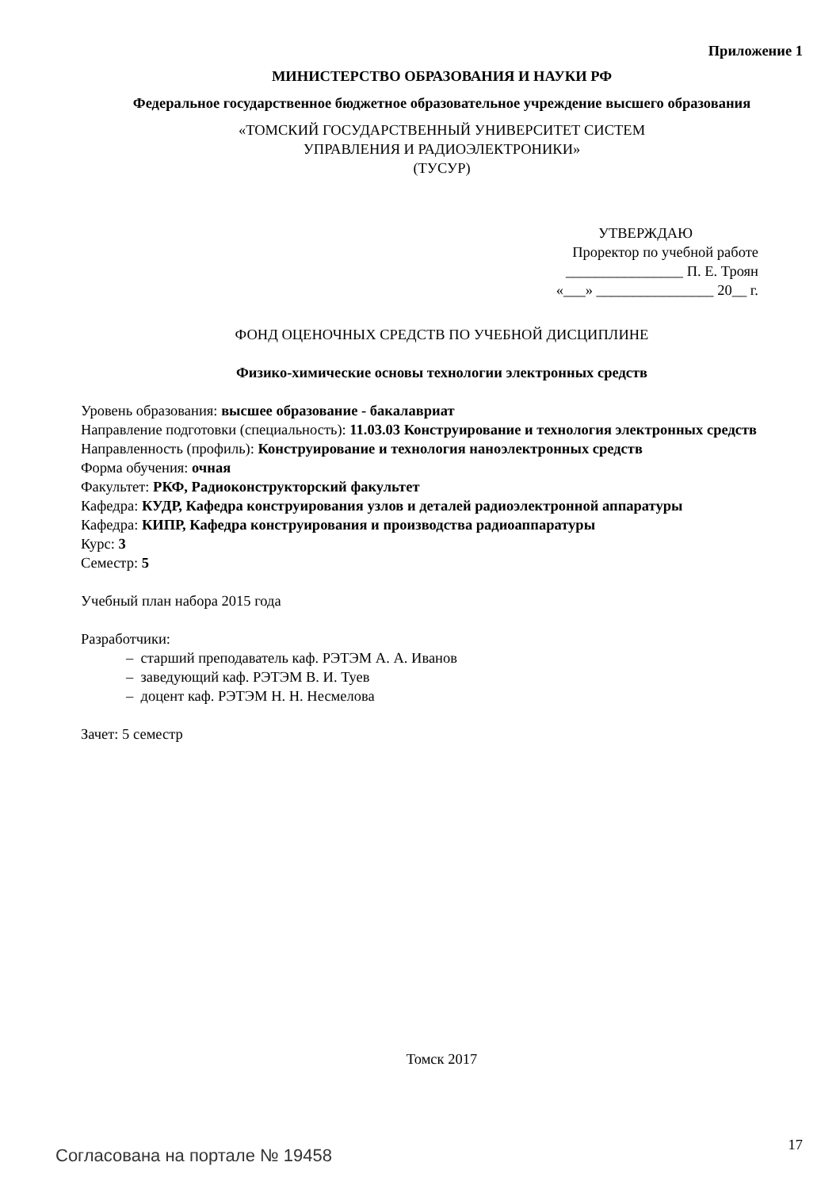Приложение 1
МИНИСТЕРСТВО ОБРАЗОВАНИЯ И НАУКИ РФ
Федеральное государственное бюджетное образовательное учреждение высшего образования
«ТОМСКИЙ ГОСУДАРСТВЕННЫЙ УНИВЕРСИТЕТ СИСТЕМ
УПРАВЛЕНИЯ И РАДИОЭЛЕКТРОНИКИ»
(ТУСУР)
УТВЕРЖДАЮ
Проректор по учебной работе
________________ П. Е. Троян
«___» ________________ 20__ г.
ФОНД ОЦЕНОЧНЫХ СРЕДСТВ ПО УЧЕБНОЙ ДИСЦИПЛИНЕ
Физико-химические основы технологии электронных средств
Уровень образования: высшее образование - бакалавриат
Направление подготовки (специальность): 11.03.03 Конструирование и технология электронных средств
Направленность (профиль): Конструирование и технология наноэлектронных средств
Форма обучения: очная
Факультет: РКФ, Радиоконструкторский факультет
Кафедра: КУДР, Кафедра конструирования узлов и деталей радиоэлектронной аппаратуры
Кафедра: КИПР, Кафедра конструирования и производства радиоаппаратуры
Курс: 3
Семестр: 5
Учебный план набора 2015 года
Разработчики:
– старший преподаватель каф. РЭТЭМ А. А. Иванов
– заведующий каф. РЭТЭМ В. И. Туев
– доцент каф. РЭТЭМ Н. Н. Несмелова
Зачет: 5 семестр
Томск 2017
Согласована на портале № 19458 17